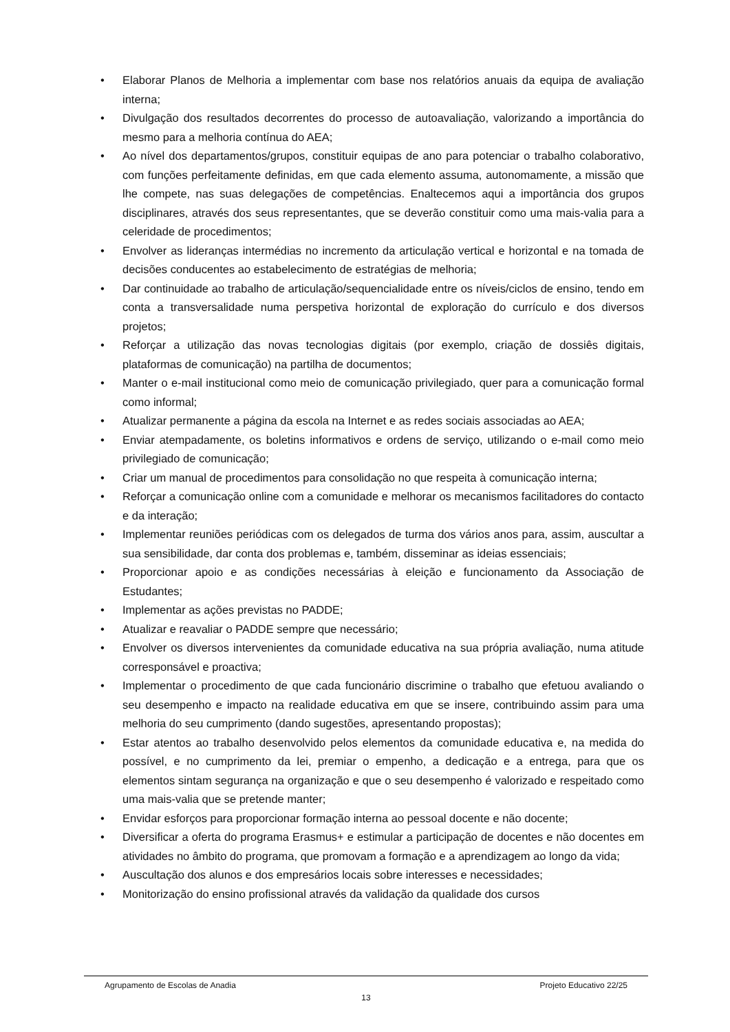• Elaborar Planos de Melhoria a implementar com base nos relatórios anuais da equipa de avaliação interna;
• Divulgação dos resultados decorrentes do processo de autoavaliação, valorizando a importância do mesmo para a melhoria contínua do AEA;
• Ao nível dos departamentos/grupos, constituir equipas de ano para potenciar o trabalho colaborativo, com funções perfeitamente definidas, em que cada elemento assuma, autonomamente, a missão que lhe compete, nas suas delegações de competências. Enaltecemos aqui a importância dos grupos disciplinares, através dos seus representantes, que se deverão constituir como uma mais-valia para a celeridade de procedimentos;
• Envolver as lideranças intermédias no incremento da articulação vertical e horizontal e na tomada de decisões conducentes ao estabelecimento de estratégias de melhoria;
• Dar continuidade ao trabalho de articulação/sequencialidade entre os níveis/ciclos de ensino, tendo em conta a transversalidade numa perspetiva horizontal de exploração do currículo e dos diversos projetos;
• Reforçar a utilização das novas tecnologias digitais (por exemplo, criação de dossiês digitais, plataformas de comunicação) na partilha de documentos;
• Manter o e-mail institucional como meio de comunicação privilegiado, quer para a comunicação formal como informal;
• Atualizar permanente a página da escola na Internet e as redes sociais associadas ao AEA;
• Enviar atempadamente, os boletins informativos e ordens de serviço, utilizando o e-mail como meio privilegiado de comunicação;
• Criar um manual de procedimentos para consolidação no que respeita à comunicação interna;
• Reforçar a comunicação online com a comunidade e melhorar os mecanismos facilitadores do contacto e da interação;
• Implementar reuniões periódicas com os delegados de turma dos vários anos para, assim, auscultar a sua sensibilidade, dar conta dos problemas e, também, disseminar as ideias essenciais;
• Proporcionar apoio e as condições necessárias à eleição e funcionamento da Associação de Estudantes;
• Implementar as ações previstas no PADDE;
• Atualizar e reavaliar o PADDE sempre que necessário;
• Envolver os diversos intervenientes da comunidade educativa na sua própria avaliação, numa atitude corresponsável e proactiva;
• Implementar o procedimento de que cada funcionário discrimine o trabalho que efetuou avaliando o seu desempenho e impacto na realidade educativa em que se insere, contribuindo assim para uma melhoria do seu cumprimento (dando sugestões, apresentando propostas);
• Estar atentos ao trabalho desenvolvido pelos elementos da comunidade educativa e, na medida do possível, e no cumprimento da lei, premiar o empenho, a dedicação e a entrega, para que os elementos sintam segurança na organização e que o seu desempenho é valorizado e respeitado como uma mais-valia que se pretende manter;
• Envidar esforços para proporcionar formação interna ao pessoal docente e não docente;
• Diversificar a oferta do programa Erasmus+ e estimular a participação de docentes e não docentes em atividades no âmbito do programa, que promovam a formação e a aprendizagem ao longo da vida;
• Auscultação dos alunos e dos empresários locais sobre interesses e necessidades;
• Monitorização do ensino profissional através da validação da qualidade dos cursos
Agrupamento de Escolas de Anadia Projeto Educativo 22/25
13